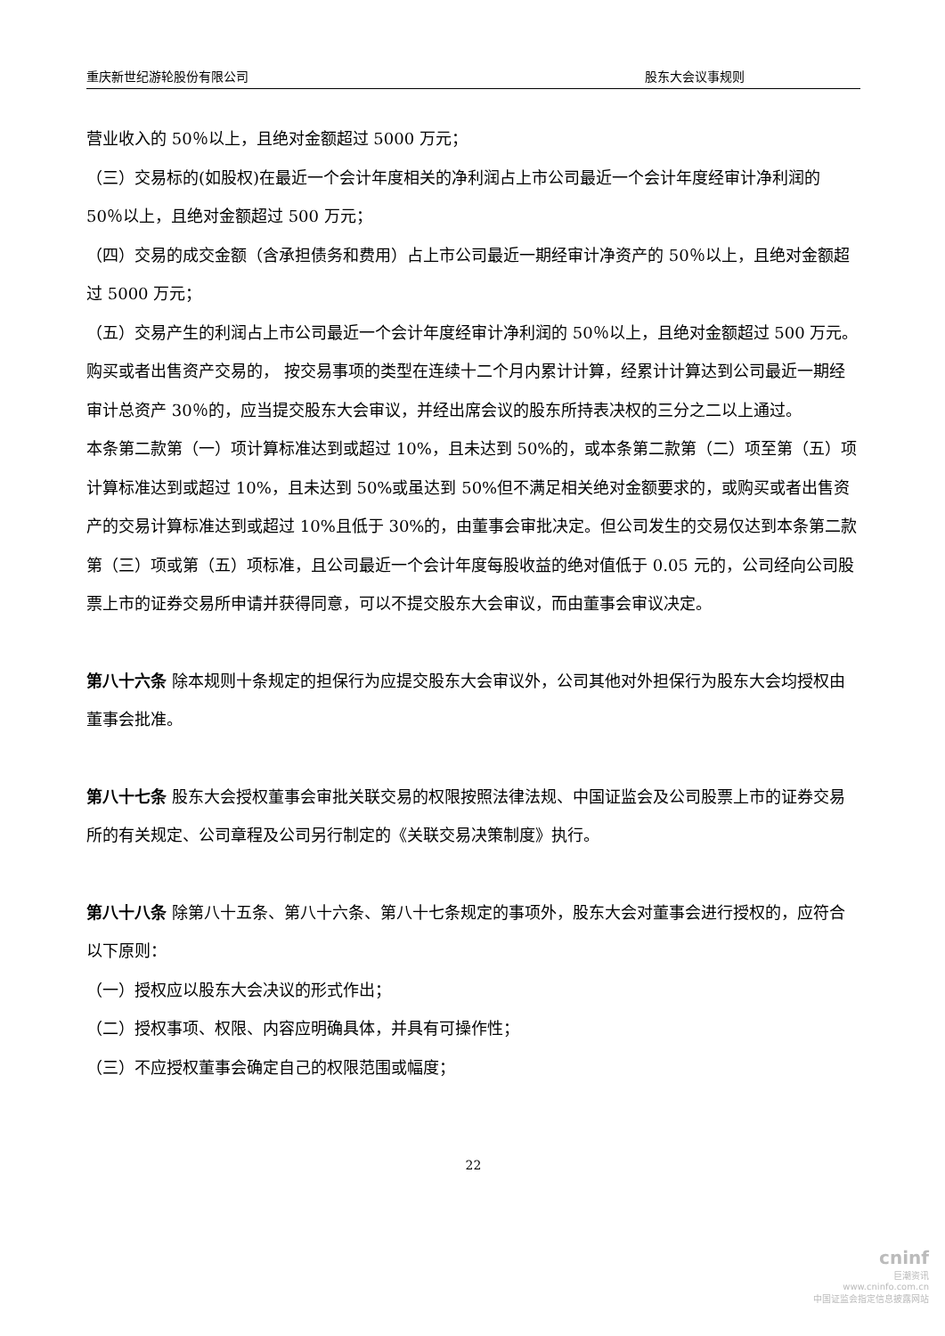重庆新世纪游轮股份有限公司 股东大会议事规则
营业收入的 50％以上，且绝对金额超过 5000 万元；
（三）交易标的(如股权)在最近一个会计年度相关的净利润占上市公司最近一个会计年度经审计净利润的 50％以上，且绝对金额超过 500 万元；
（四）交易的成交金额（含承担债务和费用）占上市公司最近一期经审计净资产的 50％以上，且绝对金额超过 5000 万元；
（五）交易产生的利润占上市公司最近一个会计年度经审计净利润的 50％以上，且绝对金额超过 500 万元。
购买或者出售资产交易的， 按交易事项的类型在连续十二个月内累计计算，经累计计算达到公司最近一期经审计总资产 30％的，应当提交股东大会审议，并经出席会议的股东所持表决权的三分之二以上通过。
本条第二款第（一）项计算标准达到或超过 10%，且未达到 50%的，或本条第二款第（二）项至第（五）项计算标准达到或超过 10%，且未达到 50%或虽达到 50%但不满足相关绝对金额要求的，或购买或者出售资产的交易计算标准达到或超过 10%且低于 30%的，由董事会审批决定。但公司发生的交易仅达到本条第二款第（三）项或第（五）项标准，且公司最近一个会计年度每股收益的绝对值低于 0.05 元的，公司经向公司股票上市的证券交易所申请并获得同意，可以不提交股东大会审议，而由董事会审议决定。
第八十六条 除本规则十条规定的担保行为应提交股东大会审议外，公司其他对外担保行为股东大会均授权由董事会批准。
第八十七条 股东大会授权董事会审批关联交易的权限按照法律法规、中国证监会及公司股票上市的证券交易所的有关规定、公司章程及公司另行制定的《关联交易决策制度》执行。
第八十八条 除第八十五条、第八十六条、第八十七条规定的事项外，股东大会对董事会进行授权的，应符合以下原则：
（一）授权应以股东大会决议的形式作出；
（二）授权事项、权限、内容应明确具体，并具有可操作性；
（三）不应授权董事会确定自己的权限范围或幅度；
22
cninf
巨潮资讯
www.cninfo.com.cn
中国证监会指定信息披露网站